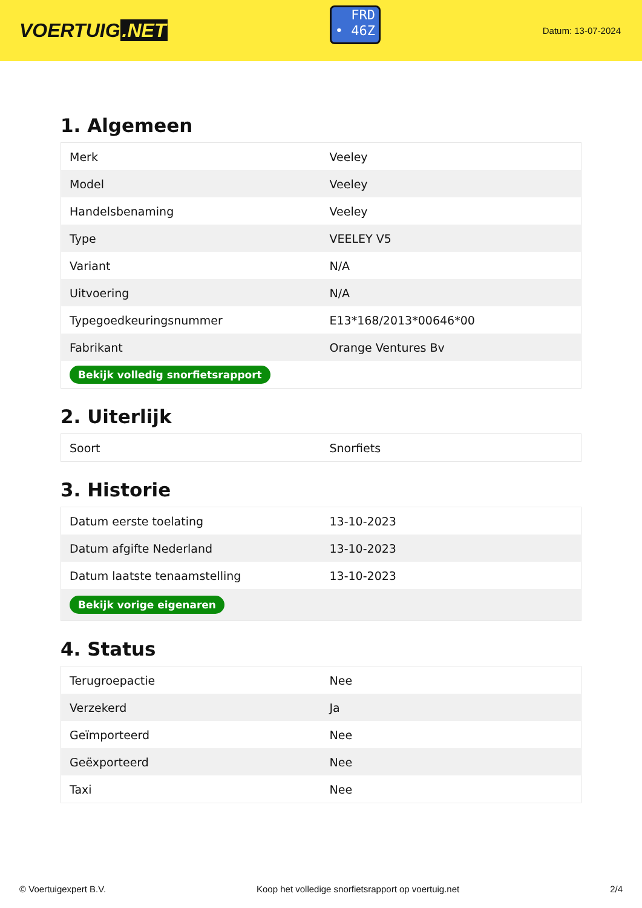VOERTUIG.NET
FRD
• 46Z
Datum: 13-07-2024
1. Algemeen
| Merk | Veeley |
| Model | Veeley |
| Handelsbenaming | Veeley |
| Type | VEELEY V5 |
| Variant | N/A |
| Uitvoering | N/A |
| Typegoedkeuringsnummer | E13*168/2013*00646*00 |
| Fabrikant | Orange Ventures Bv |
| Bekijk volledig snorfietsrapport | |
2. Uiterlijk
| Soort | Snorfiets |
3. Historie
| Datum eerste toelating | 13-10-2023 |
| Datum afgifte Nederland | 13-10-2023 |
| Datum laatste tenaamstelling | 13-10-2023 |
| Bekijk vorige eigenaren | |
4. Status
| Terugroepactie | Nee |
| Verzekerd | Ja |
| Geïmporteerd | Nee |
| Geëxporteerd | Nee |
| Taxi | Nee |
© Voertuigexpert B.V. Koop het volledige snorfietsrapport op voertuig.net 2/4